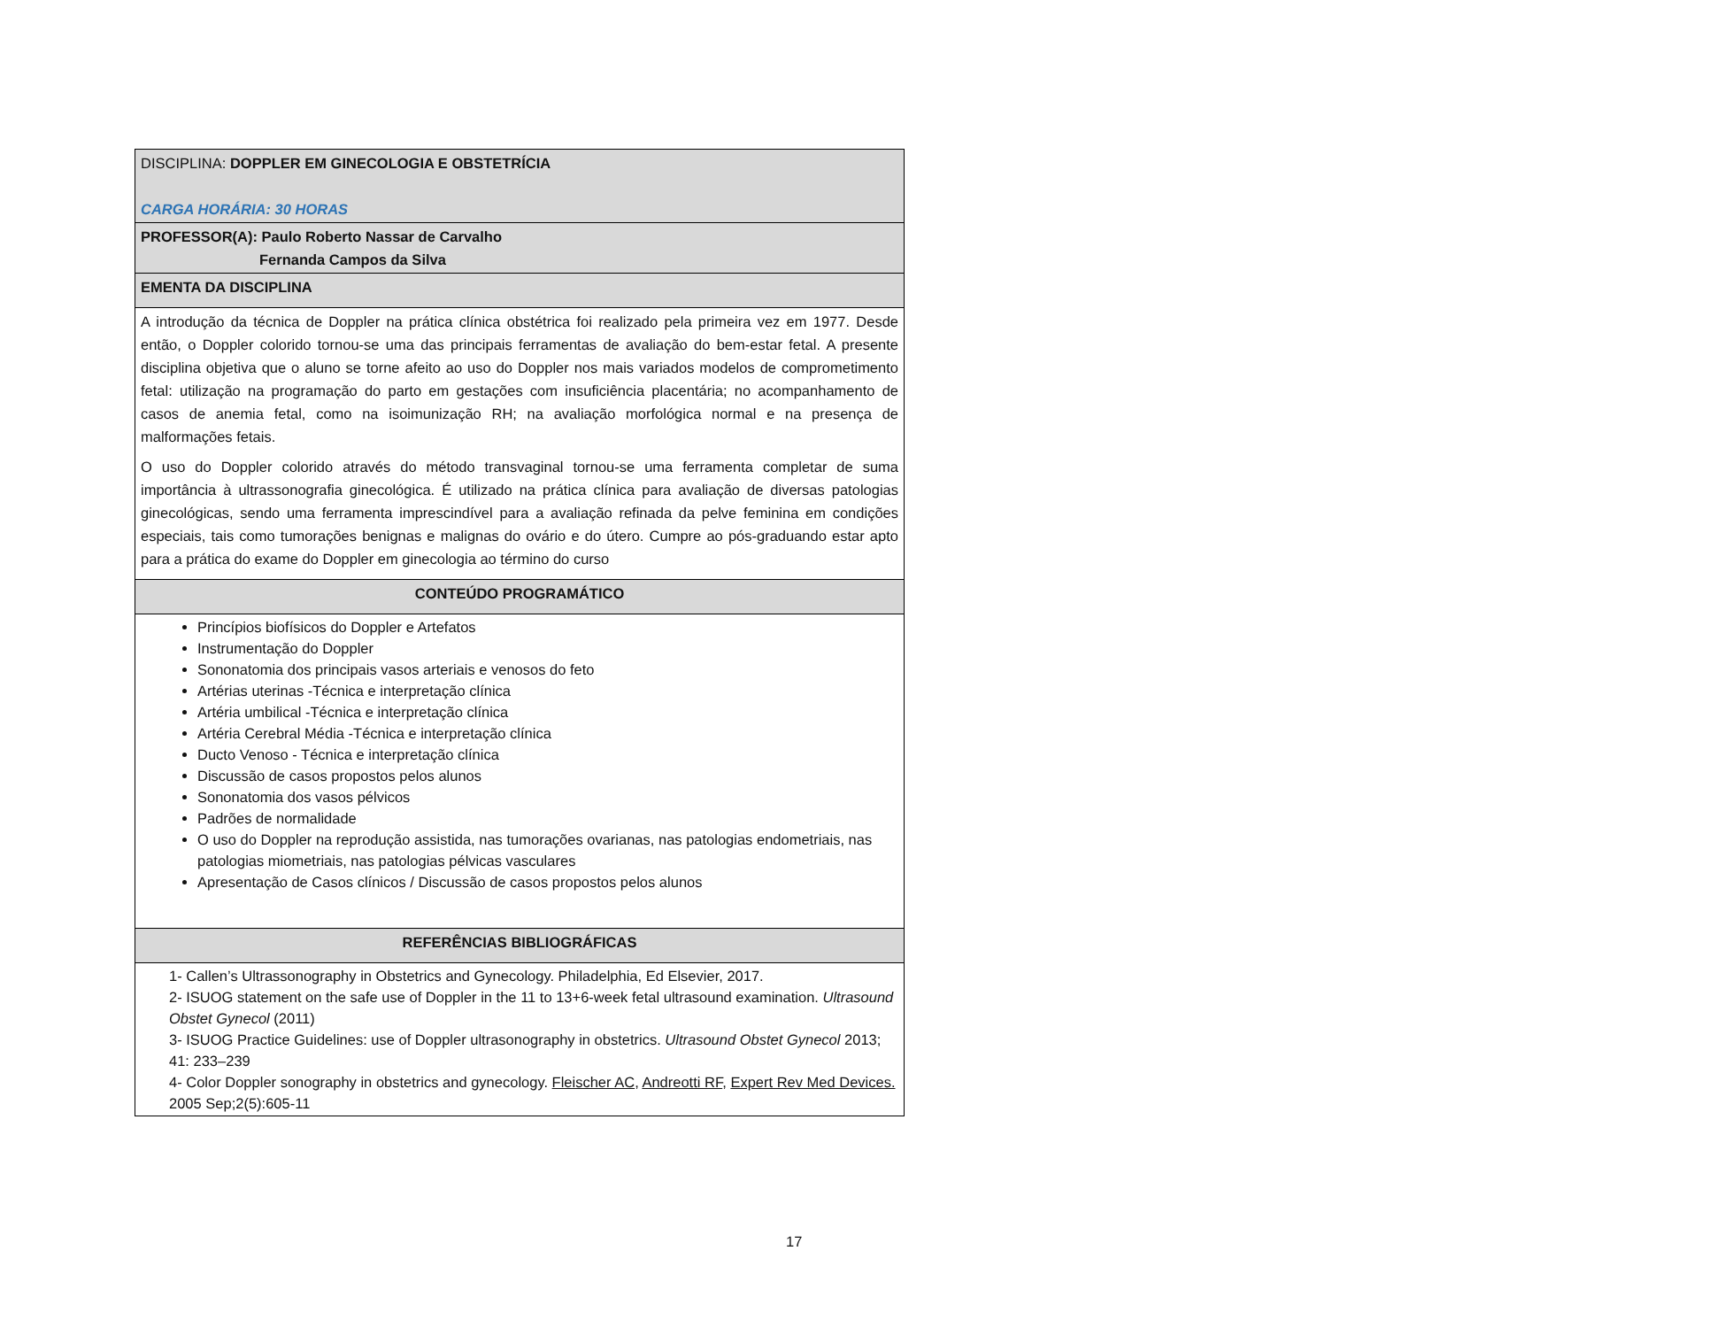| DISCIPLINA: DOPPLER EM GINECOLOGIA E OBSTETRÍCIA CARGA HORÁRIA: 30 HORAS |
| PROFESSOR(A): Paulo Roberto Nassar de Carvalho Fernanda Campos da Silva |
| EMENTA DA DISCIPLINA |
| A introdução da técnica de Doppler na prática clínica obstétrica foi realizado pela primeira vez em 1977. Desde então, o Doppler colorido tornou-se uma das principais ferramentas de avaliação do bem-estar fetal. A presente disciplina objetiva que o aluno se torne afeito ao uso do Doppler nos mais variados modelos de comprometimento fetal: utilização na programação do parto em gestações com insuficiência placentária; no acompanhamento de casos de anemia fetal, como na isoimunização RH; na avaliação morfológica normal e na presença de malformações fetais. O uso do Doppler colorido através do método transvaginal tornou-se uma ferramenta completar de suma importância à ultrassonografia ginecológica. É utilizado na prática clínica para avaliação de diversas patologias ginecológicas, sendo uma ferramenta imprescindível para a avaliação refinada da pelve feminina em condições especiais, tais como tumorações benignas e malignas do ovário e do útero. Cumpre ao pós-graduando estar apto para a prática do exame do Doppler em ginecologia ao término do curso |
| CONTEÚDO PROGRAMÁTICO |
| Princípios biofísicos do Doppler e Artefatos Instrumentação do Doppler Sononatomia dos principais vasos arteriais e venosos do feto Artérias uterinas -Técnica e interpretação clínica Artéria umbilical -Técnica e interpretação clínica Artéria Cerebral Média -Técnica e interpretação clínica Ducto Venoso - Técnica e interpretação clínica Discussão de casos propostos pelos alunos Sononatomia dos vasos pélvicos Padrões de normalidade O uso do Doppler na reprodução assistida, nas tumorações ovarianas, nas patologias endometriais, nas patologias miometriais, nas patologias pélvicas vasculares Apresentação de Casos clínicos / Discussão de casos propostos pelos alunos |
| REFERÊNCIAS BIBLIOGRÁFICAS |
| 1- Callen’s Ultrassonography in Obstetrics and Gynecology. Philadelphia, Ed Elsevier, 2017. 2- ISUOG statement on the safe use of Doppler in the 11 to 13+6-week fetal ultrasound examination. Ultrasound Obstet Gynecol (2011) 3- ISUOG Practice Guidelines: use of Doppler ultrasonography in obstetrics. Ultrasound Obstet Gynecol 2013; 41: 233–239 4- Color Doppler sonography in obstetrics and gynecology. Fleischer AC , Andreotti RF , Expert Rev Med Devices. 2005 Sep;2(5):605-11 |
17